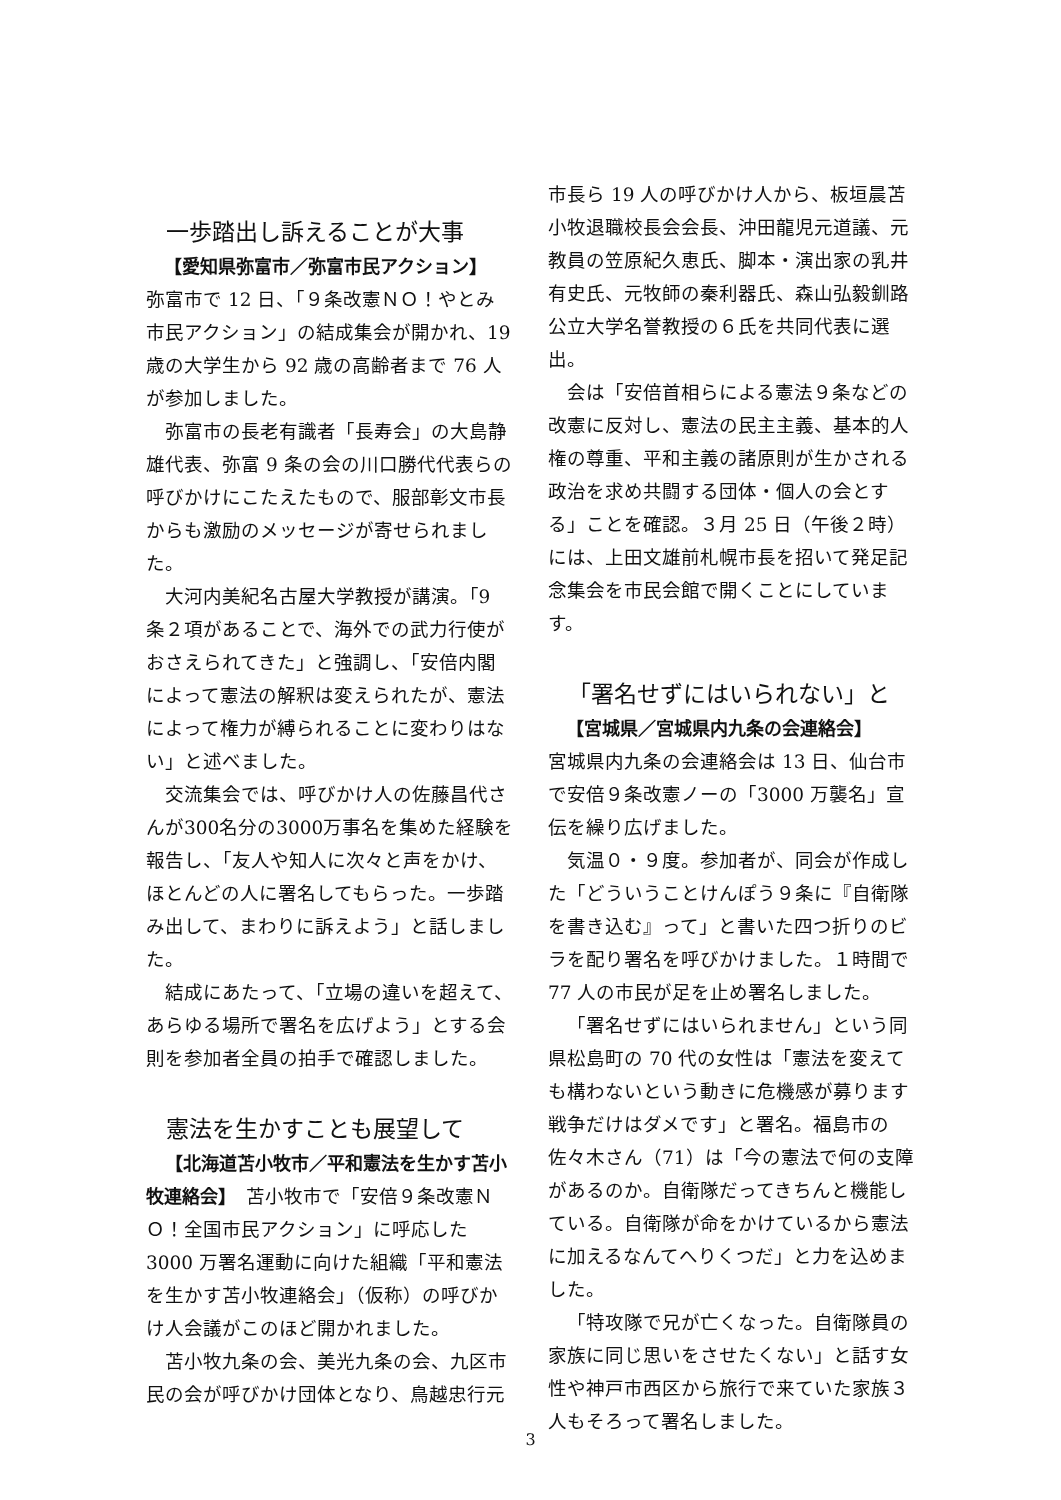一歩踏出し訴えることが大事
【愛知県弥富市／弥富市民アクション】
弥富市で 12 日、「９条改憲ＮＯ！やとみ市民アクション」の結成集会が開かれ、19 歳の大学生から 92 歳の高齢者まで 76 人が参加しました。
弥富市の長老有識者「長寿会」の大島静雄代表、弥富 9 条の会の川口勝代代表らの呼びかけにこたえたもので、服部彰文市長からも激励のメッセージが寄せられました。
大河内美紀名古屋大学教授が講演。「9 条２項があることで、海外での武力行使がおさえられてきた」と強調し、「安倍内閣によって憲法の解釈は変えられたが、憲法によって権力が縛られることに変わりはない」と述べました。
交流集会では、呼びかけ人の佐藤昌代さんが300名分の3000万事名を集めた経験を報告し、「友人や知人に次々と声をかけ、ほとんどの人に署名してもらった。一歩踏み出して、まわりに訴えよう」と話しました。
結成にあたって、「立場の違いを超えて、あらゆる場所で署名を広げよう」とする会則を参加者全員の拍手で確認しました。
憲法を生かすことも展望して
【北海道苫小牧市／平和憲法を生かす苫小牧連絡会】　苫小牧市で「安倍９条改憲ＮＯ！全国市民アクション」に呼応した3000 万署名運動に向けた組織「平和憲法を生かす苫小牧連絡会」（仮称）の呼びかけ人会議がこのほど開かれました。
苫小牧九条の会、美光九条の会、九区市民の会が呼びかけ団体となり、鳥越忠行元
市長ら 19 人の呼びかけ人から、板垣晨苫小牧退職校長会会長、沖田龍児元道議、元教員の笠原紀久恵氏、脚本・演出家の乳井有史氏、元牧師の秦利器氏、森山弘毅釧路公立大学名誉教授の６氏を共同代表に選出。
会は「安倍首相らによる憲法９条などの改憲に反対し、憲法の民主主義、基本的人権の尊重、平和主義の諸原則が生かされる政治を求め共闘する団体・個人の会とする」ことを確認。３月 25 日（午後２時）には、上田文雄前札幌市長を招いて発足記念集会を市民会館で開くことにしています。
「署名せずにはいられない」と
【宮城県／宮城県内九条の会連絡会】
宮城県内九条の会連絡会は 13 日、仙台市で安倍９条改憲ノーの「3000 万襲名」宣伝を繰り広げました。
気温０・９度。参加者が、同会が作成した「どういうことけんぽう９条に『自衛隊を書き込む』って」と書いた四つ折りのビラを配り署名を呼びかけました。１時間で 77 人の市民が足を止め署名しました。
「署名せずにはいられません」という同県松島町の 70 代の女性は「憲法を変えても構わないという動きに危機感が募ります戦争だけはダメです」と署名。福島市の佐々木さん（71）は「今の憲法で何の支障があるのか。自衛隊だってきちんと機能している。自衛隊が命をかけているから憲法に加えるなんてへりくつだ」と力を込めました。
「特攻隊で兄が亡くなった。自衛隊員の家族に同じ思いをさせたくない」と話す女性や神戸市西区から旅行で来ていた家族３人もそろって署名しました。
3